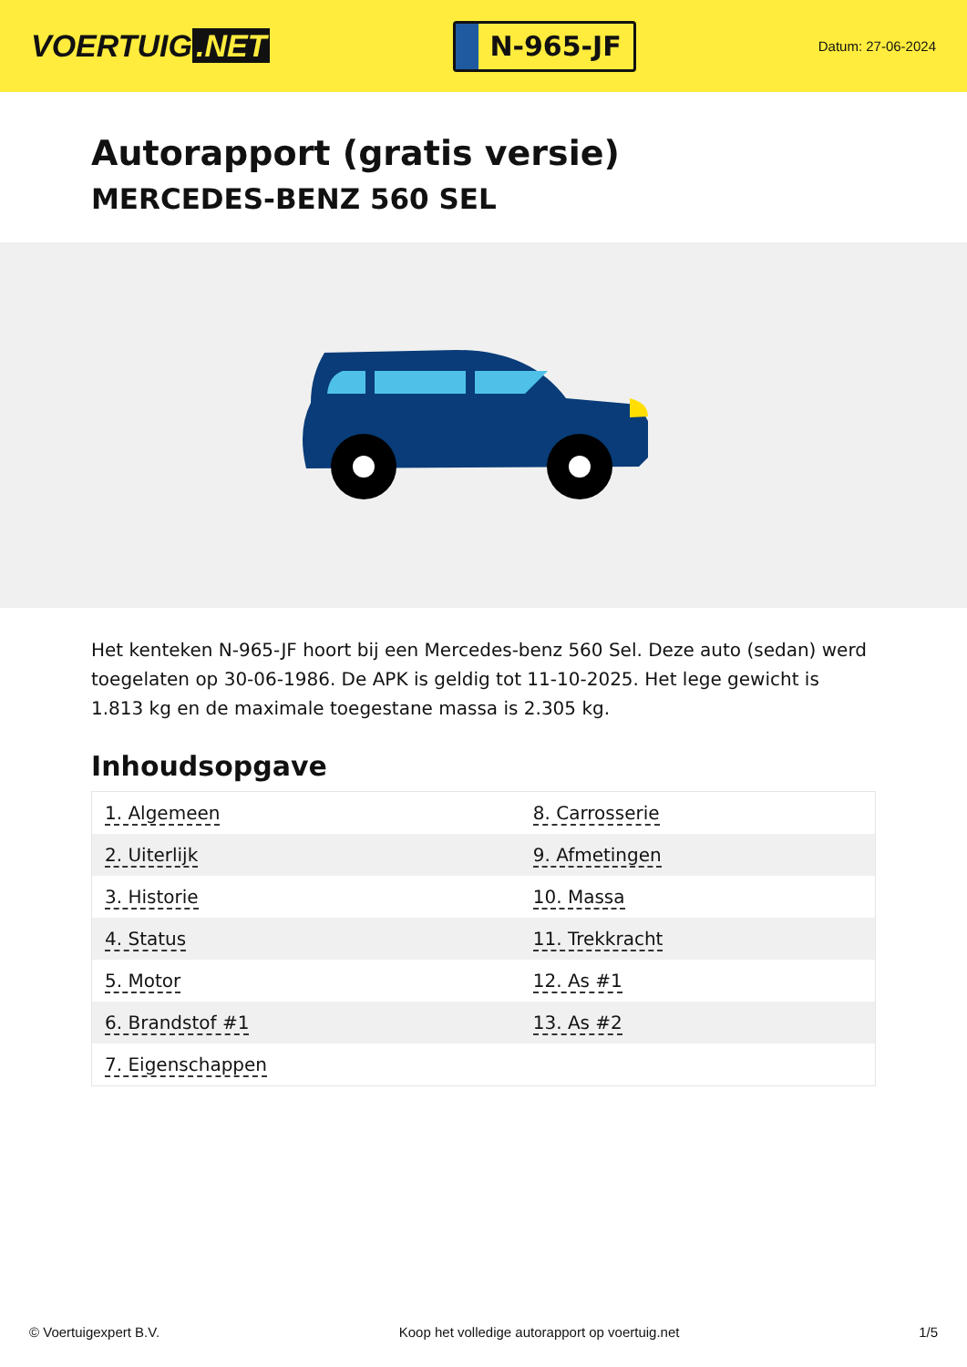VOERTUIG.NET
N-965-JF
Datum: 27-06-2024
Autorapport (gratis versie)
MERCEDES-BENZ 560 SEL
Het kenteken N-965-JF hoort bij een Mercedes-benz 560 Sel. Deze auto (sedan) werd toegelaten op 30-06-1986. De APK is geldig tot 11-10-2025. Het lege gewicht is 1.813 kg en de maximale toegestane massa is 2.305 kg.
Inhoudsopgave
| 1. Algemeen | 8. Carrosserie |
| 2. Uiterlijk | 9. Afmetingen |
| 3. Historie | 10. Massa |
| 4. Status | 11. Trekkracht |
| 5. Motor | 12. As #1 |
| 6. Brandstof #1 | 13. As #2 |
| 7. Eigenschappen | |
© Voertuigexpert B.V. Koop het volledige autorapport op voertuig.net
1/5